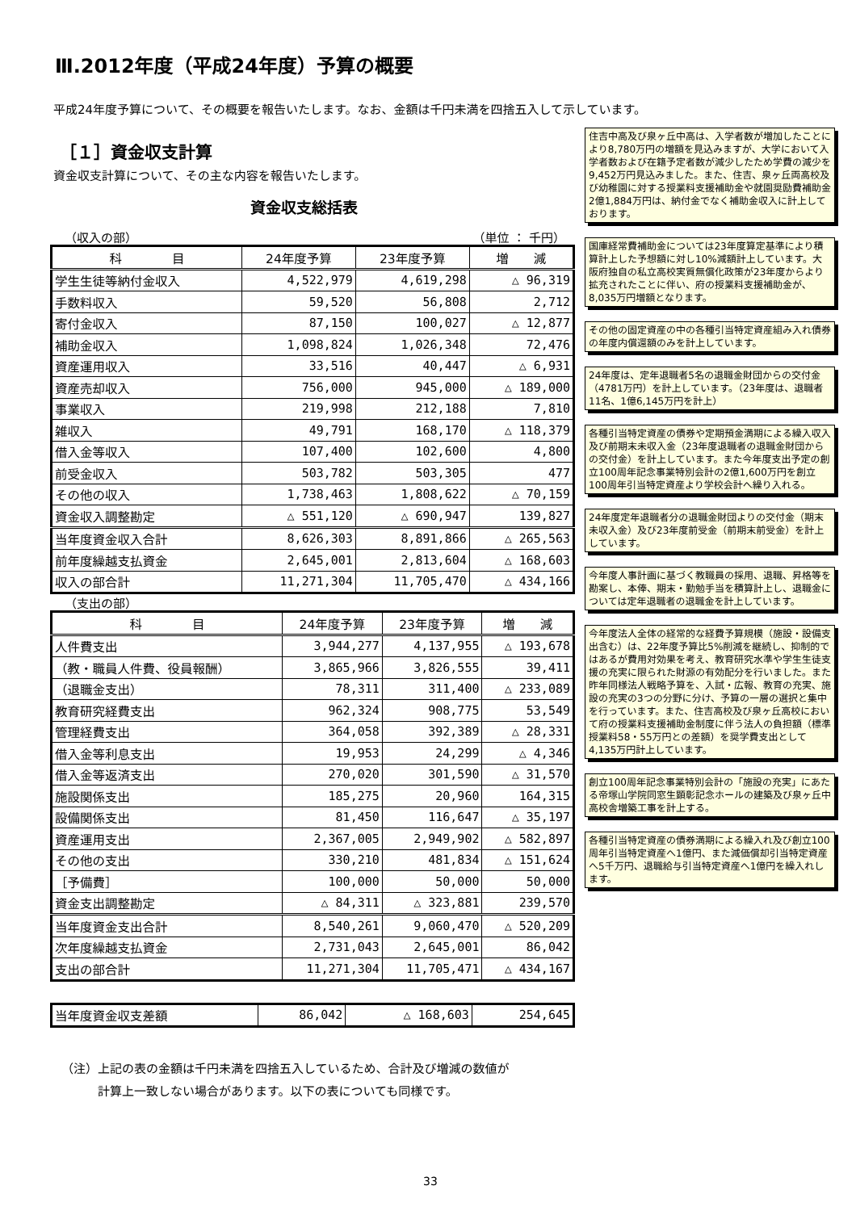Ⅲ.2012年度（平成24年度）予算の概要
平成24年度予算について、その概要を報告いたします。なお、金額は千円未満を四捨五入して示しています。
［１］資金収支計算
資金収支計算について、その主な内容を報告いたします。
資金収支総括表
（収入の部） （単位 ： 千円）
| 科 目 | 24年度予算 | 23年度予算 | 増 減 |
| --- | --- | --- | --- |
| 学生生徒等納付金収入 | 4,522,979 | 4,619,298 | △ 96,319 |
| 手数料収入 | 59,520 | 56,808 | 2,712 |
| 寄付金収入 | 87,150 | 100,027 | △ 12,877 |
| 補助金収入 | 1,098,824 | 1,026,348 | 72,476 |
| 資産運用収入 | 33,516 | 40,447 | △ 6,931 |
| 資産売却収入 | 756,000 | 945,000 | △ 189,000 |
| 事業収入 | 219,998 | 212,188 | 7,810 |
| 雑収入 | 49,791 | 168,170 | △ 118,379 |
| 借入金等収入 | 107,400 | 102,600 | 4,800 |
| 前受金収入 | 503,782 | 503,305 | 477 |
| その他の収入 | 1,738,463 | 1,808,622 | △ 70,159 |
| 資金収入調整勘定 | △ 551,120 | △ 690,947 | 139,827 |
| 当年度資金収入合計 | 8,626,303 | 8,891,866 | △ 265,563 |
| 前年度繰越支払資金 | 2,645,001 | 2,813,604 | △ 168,603 |
| 収入の部合計 | 11,271,304 | 11,705,470 | △ 434,166 |
（支出の部）
| 科 目 | 24年度予算 | 23年度予算 | 増 減 |
| --- | --- | --- | --- |
| 人件費支出 | 3,944,277 | 4,137,955 | △ 193,678 |
| （教・職員人件費、役員報酬） | 3,865,966 | 3,826,555 | 39,411 |
| （退職金支出） | 78,311 | 311,400 | △ 233,089 |
| 教育研究経費支出 | 962,324 | 908,775 | 53,549 |
| 管理経費支出 | 364,058 | 392,389 | △ 28,331 |
| 借入金等利息支出 | 19,953 | 24,299 | △ 4,346 |
| 借入金等返済支出 | 270,020 | 301,590 | △ 31,570 |
| 施設関係支出 | 185,275 | 20,960 | 164,315 |
| 設備関係支出 | 81,450 | 116,647 | △ 35,197 |
| 資産運用支出 | 2,367,005 | 2,949,902 | △ 582,897 |
| その他の支出 | 330,210 | 481,834 | △ 151,624 |
| ［予備費］ | 100,000 | 50,000 | 50,000 |
| 資金支出調整勘定 | △ 84,311 | △ 323,881 | 239,570 |
| 当年度資金支出合計 | 8,540,261 | 9,060,470 | △ 520,209 |
| 次年度繰越支払資金 | 2,731,043 | 2,645,001 | 86,042 |
| 支出の部合計 | 11,271,304 | 11,705,471 | △ 434,167 |
| 当年度資金収支差額 | 86,042 | △ 168,603 | 254,645 |
住吉中高及び泉ヶ丘中高は、入学者数が増加したことにより8,780万円の増額を見込みますが、大学において入学者数および在籍予定者数が減少したため学費の減少を9,452万円見込みました。また、住吉、泉ヶ丘両高校及び幼稚園に対する授業料支援補助金や就園奨励費補助金2億1,884万円は、納付金でなく補助金収入に計上しております。
国庫経常費補助金については23年度算定基準により積算計上した予想額に対し10%減額計上しています。大阪府独自の私立高校実質無償化政策が23年度からより拡充されたことに伴い、府の授業料支援補助金が、8,035万円増額となります。
その他の固定資産の中の各種引当特定資産組み入れ債券の年度内償還額のみを計上しています。
24年度は、定年退職者5名の退職金財団からの交付金（4781万円）を計上しています。（23年度は、退職者11名、1億6,145万円を計上）
各種引当特定資産の債券や定期預金満期による繰入収入及び前期末未収入金（23年度退職者の退職金財団からの交付金）を計上しています。また今年度支出予定の創立100周年記念事業特別会計の2億1,600万円を創立100周年引当特定資産より学校会計へ繰り入れる。
24年度定年退職者分の退職金財団よりの交付金（期末未収入金）及び23年度前受金（前期末前受金）を計上しています。
今年度人事計画に基づく教職員の採用、退職、昇格等を勘案し、本俸、期末・勤勉手当を積算計上し、退職金については定年退職者の退職金を計上しています。
今年度法人全体の経常的な経費予算規模（施設・設備支出含む）は、22年度予算比5%削減を継続し、抑制的ではあるが費用対効果を考え、教育研究水準や学生生徒支援の充実に限られた財源の有効配分を行いました。また昨年同様法人戦略予算を、入試・広報、教育の充実、施設の充実の3つの分野に分け、予算の一層の選択と集中を行っています。また、住吉高校及び泉ヶ丘高校において府の授業料支援補助金制度に伴う法人の負担額（標準授業料58・55万円との差額）を奨学費支出として4,135万円計上しています。
創立100周年記念事業特別会計の「施設の充実」にあたる帝塚山学院同窓生顕彰記念ホールの建築及び泉ヶ丘中高校舎増築工事を計上する。
各種引当特定資産の債券満期による繰入れ及び創立100周年引当特定資産へ1億円、また減価償却引当特定資産へ5千万円、退職給与引当特定資産へ1億円を繰入れします。
（注）上記の表の金額は千円未満を四捨五入しているため、合計及び増減の数値が
　　　計算上一致しない場合があります。以下の表についても同様です。
33